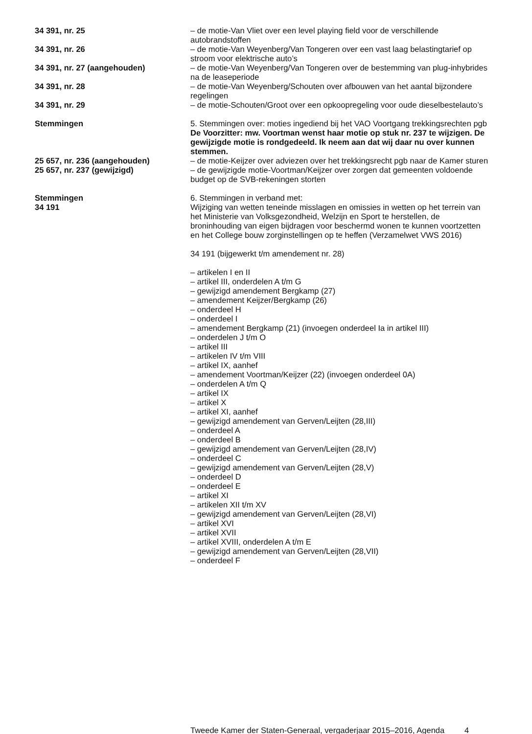34 391, nr. 25 – de motie-Van Vliet over een level playing field voor de verschillende autobrandstoffen
34 391, nr. 26 – de motie-Van Weyenberg/Van Tongeren over een vast laag belastingtarief op stroom voor elektrische auto’s
34 391, nr. 27 (aangehouden) – de motie-Van Weyenberg/Van Tongeren over de bestemming van plug-inhybrides na de leaseperiode
34 391, nr. 28 – de motie-Van Weyenberg/Schouten over afbouwen van het aantal bijzondere regelingen
34 391, nr. 29 – de motie-Schouten/Groot over een opkoopregeling voor oude dieselbestelauto’s
Stemmingen 5. Stemmingen over: moties ingediend bij het VAO Voortgang trekkingsrechten pgb
De Voorzitter: mw. Voortman wenst haar motie op stuk nr. 237 te wijzigen. De gewijzigde motie is rondgedeeld. Ik neem aan dat wij daar nu over kunnen stemmen.
25 657, nr. 236 (aangehouden) – de motie-Keijzer over adviezen over het trekkingsrecht pgb naar de Kamer sturen
25 657, nr. 237 (gewijzigd) – de gewijzigde motie-Voortman/Keijzer over zorgen dat gemeenten voldoende budget op de SVB-rekeningen storten
Stemmingen
34 191
6. Stemmingen in verband met:
Wijziging van wetten teneinde misslagen en omissies in wetten op het terrein van het Ministerie van Volksgezondheid, Welzijn en Sport te herstellen, de broninhouding van eigen bijdragen voor beschermd wonen te kunnen voortzetten en het College bouw zorginstellingen op te heffen (Verzamelwet VWS 2016)
34 191 (bijgewerkt t/m amendement nr. 28)
– artikelen I en II
– artikel III, onderdelen A t/m G
– gewijzigd amendement Bergkamp (27)
– amendement Keijzer/Bergkamp (26)
– onderdeel H
– onderdeel I
– amendement Bergkamp (21) (invoegen onderdeel Ia in artikel III)
– onderdelen J t/m O
– artikel III
– artikelen IV t/m VIII
– artikel IX, aanhef
– amendement Voortman/Keijzer (22) (invoegen onderdeel 0A)
– onderdelen A t/m Q
– artikel IX
– artikel X
– artikel XI, aanhef
– gewijzigd amendement van Gerven/Leijten (28,III)
– onderdeel A
– onderdeel B
– gewijzigd amendement van Gerven/Leijten (28,IV)
– onderdeel C
– gewijzigd amendement van Gerven/Leijten (28,V)
– onderdeel D
– onderdeel E
– artikel XI
– artikelen XII t/m XV
– gewijzigd amendement van Gerven/Leijten (28,VI)
– artikel XVI
– artikel XVII
– artikel XVIII, onderdelen A t/m E
– gewijzigd amendement van Gerven/Leijten (28,VII)
– onderdeel F
Tweede Kamer der Staten-Generaal, vergaderjaar 2015–2016, Agenda
4